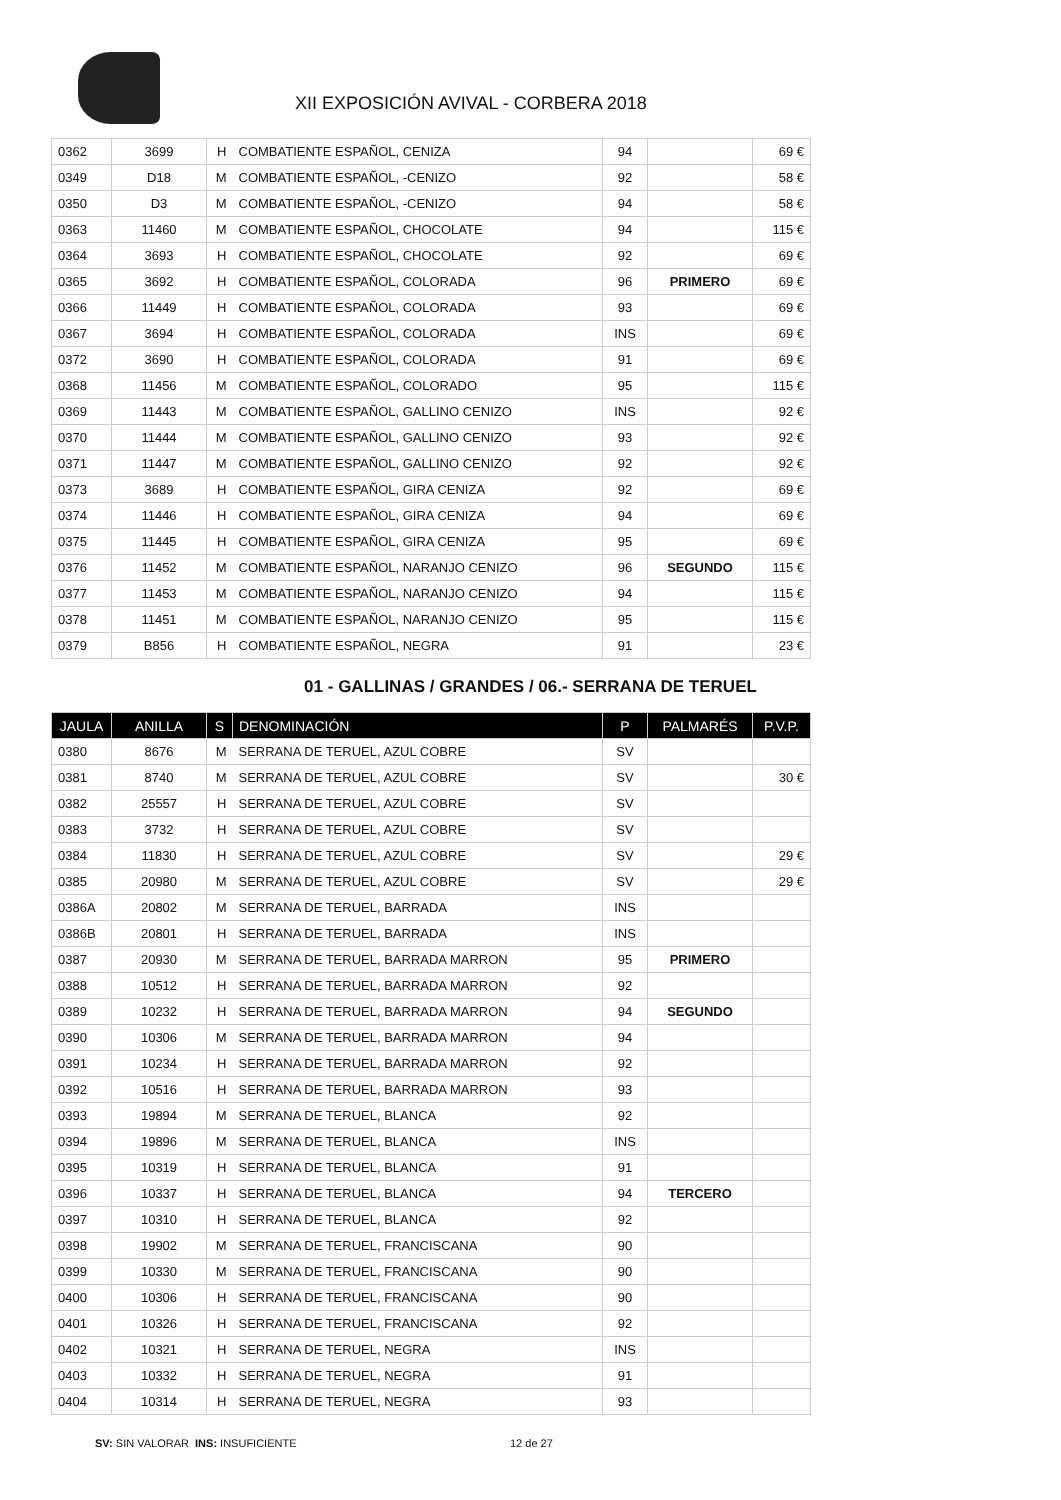XII EXPOSICIÓN AVIVAL - CORBERA 2018
| 0362 | 3699 | H | COMBATIENTE ESPAÑOL, CENIZA | 94 | | 69 € |
| 0349 | D18 | M | COMBATIENTE ESPAÑOL, -CENIZO | 92 | | 58 € |
| 0350 | D3 | M | COMBATIENTE ESPAÑOL, -CENIZO | 94 | | 58 € |
| 0363 | 11460 | M | COMBATIENTE ESPAÑOL, CHOCOLATE | 94 | | 115 € |
| 0364 | 3693 | H | COMBATIENTE ESPAÑOL, CHOCOLATE | 92 | | 69 € |
| 0365 | 3692 | H | COMBATIENTE ESPAÑOL, COLORADA | 96 | PRIMERO | 69 € |
| 0366 | 11449 | H | COMBATIENTE ESPAÑOL, COLORADA | 93 | | 69 € |
| 0367 | 3694 | H | COMBATIENTE ESPAÑOL, COLORADA | INS | | 69 € |
| 0372 | 3690 | H | COMBATIENTE ESPAÑOL, COLORADA | 91 | | 69 € |
| 0368 | 11456 | M | COMBATIENTE ESPAÑOL, COLORADO | 95 | | 115 € |
| 0369 | 11443 | M | COMBATIENTE ESPAÑOL, GALLINO CENIZO | INS | | 92 € |
| 0370 | 11444 | M | COMBATIENTE ESPAÑOL, GALLINO CENIZO | 93 | | 92 € |
| 0371 | 11447 | M | COMBATIENTE ESPAÑOL, GALLINO CENIZO | 92 | | 92 € |
| 0373 | 3689 | H | COMBATIENTE ESPAÑOL, GIRA CENIZA | 92 | | 69 € |
| 0374 | 11446 | H | COMBATIENTE ESPAÑOL, GIRA CENIZA | 94 | | 69 € |
| 0375 | 11445 | H | COMBATIENTE ESPAÑOL, GIRA CENIZA | 95 | | 69 € |
| 0376 | 11452 | M | COMBATIENTE ESPAÑOL, NARANJO CENIZO | 96 | SEGUNDO | 115 € |
| 0377 | 11453 | M | COMBATIENTE ESPAÑOL, NARANJO CENIZO | 94 | | 115 € |
| 0378 | 11451 | M | COMBATIENTE ESPAÑOL, NARANJO CENIZO | 95 | | 115 € |
| 0379 | B856 | H | COMBATIENTE ESPAÑOL, NEGRA | 91 | | 23 € |
01 - GALLINAS / GRANDES / 06.- SERRANA DE TERUEL
| JAULA | ANILLA | S | DENOMINACIÓN | P | PALMARÉS | P.V.P. |
| --- | --- | --- | --- | --- | --- | --- |
| 0380 | 8676 | M | SERRANA DE TERUEL, AZUL COBRE | SV | | |
| 0381 | 8740 | M | SERRANA DE TERUEL, AZUL COBRE | SV | | 30 € |
| 0382 | 25557 | H | SERRANA DE TERUEL, AZUL COBRE | SV | | |
| 0383 | 3732 | H | SERRANA DE TERUEL, AZUL COBRE | SV | | |
| 0384 | 11830 | H | SERRANA DE TERUEL, AZUL COBRE | SV | | 29 € |
| 0385 | 20980 | M | SERRANA DE TERUEL, AZUL COBRE | SV | | 29 € |
| 0386A | 20802 | M | SERRANA DE TERUEL, BARRADA | INS | | |
| 0386B | 20801 | H | SERRANA DE TERUEL, BARRADA | INS | | |
| 0387 | 20930 | M | SERRANA DE TERUEL, BARRADA MARRON | 95 | PRIMERO | |
| 0388 | 10512 | H | SERRANA DE TERUEL, BARRADA MARRON | 92 | | |
| 0389 | 10232 | H | SERRANA DE TERUEL, BARRADA MARRON | 94 | SEGUNDO | |
| 0390 | 10306 | M | SERRANA DE TERUEL, BARRADA MARRON | 94 | | |
| 0391 | 10234 | H | SERRANA DE TERUEL, BARRADA MARRON | 92 | | |
| 0392 | 10516 | H | SERRANA DE TERUEL, BARRADA MARRON | 93 | | |
| 0393 | 19894 | M | SERRANA DE TERUEL, BLANCA | 92 | | |
| 0394 | 19896 | M | SERRANA DE TERUEL, BLANCA | INS | | |
| 0395 | 10319 | H | SERRANA DE TERUEL, BLANCA | 91 | | |
| 0396 | 10337 | H | SERRANA DE TERUEL, BLANCA | 94 | TERCERO | |
| 0397 | 10310 | H | SERRANA DE TERUEL, BLANCA | 92 | | |
| 0398 | 19902 | M | SERRANA DE TERUEL, FRANCISCANA | 90 | | |
| 0399 | 10330 | M | SERRANA DE TERUEL, FRANCISCANA | 90 | | |
| 0400 | 10306 | H | SERRANA DE TERUEL, FRANCISCANA | 90 | | |
| 0401 | 10326 | H | SERRANA DE TERUEL, FRANCISCANA | 92 | | |
| 0402 | 10321 | H | SERRANA DE TERUEL, NEGRA | INS | | |
| 0403 | 10332 | H | SERRANA DE TERUEL, NEGRA | 91 | | |
| 0404 | 10314 | H | SERRANA DE TERUEL, NEGRA | 93 | | |
SV: SIN VALORAR INS: INSUFICIENTE 12 de 27